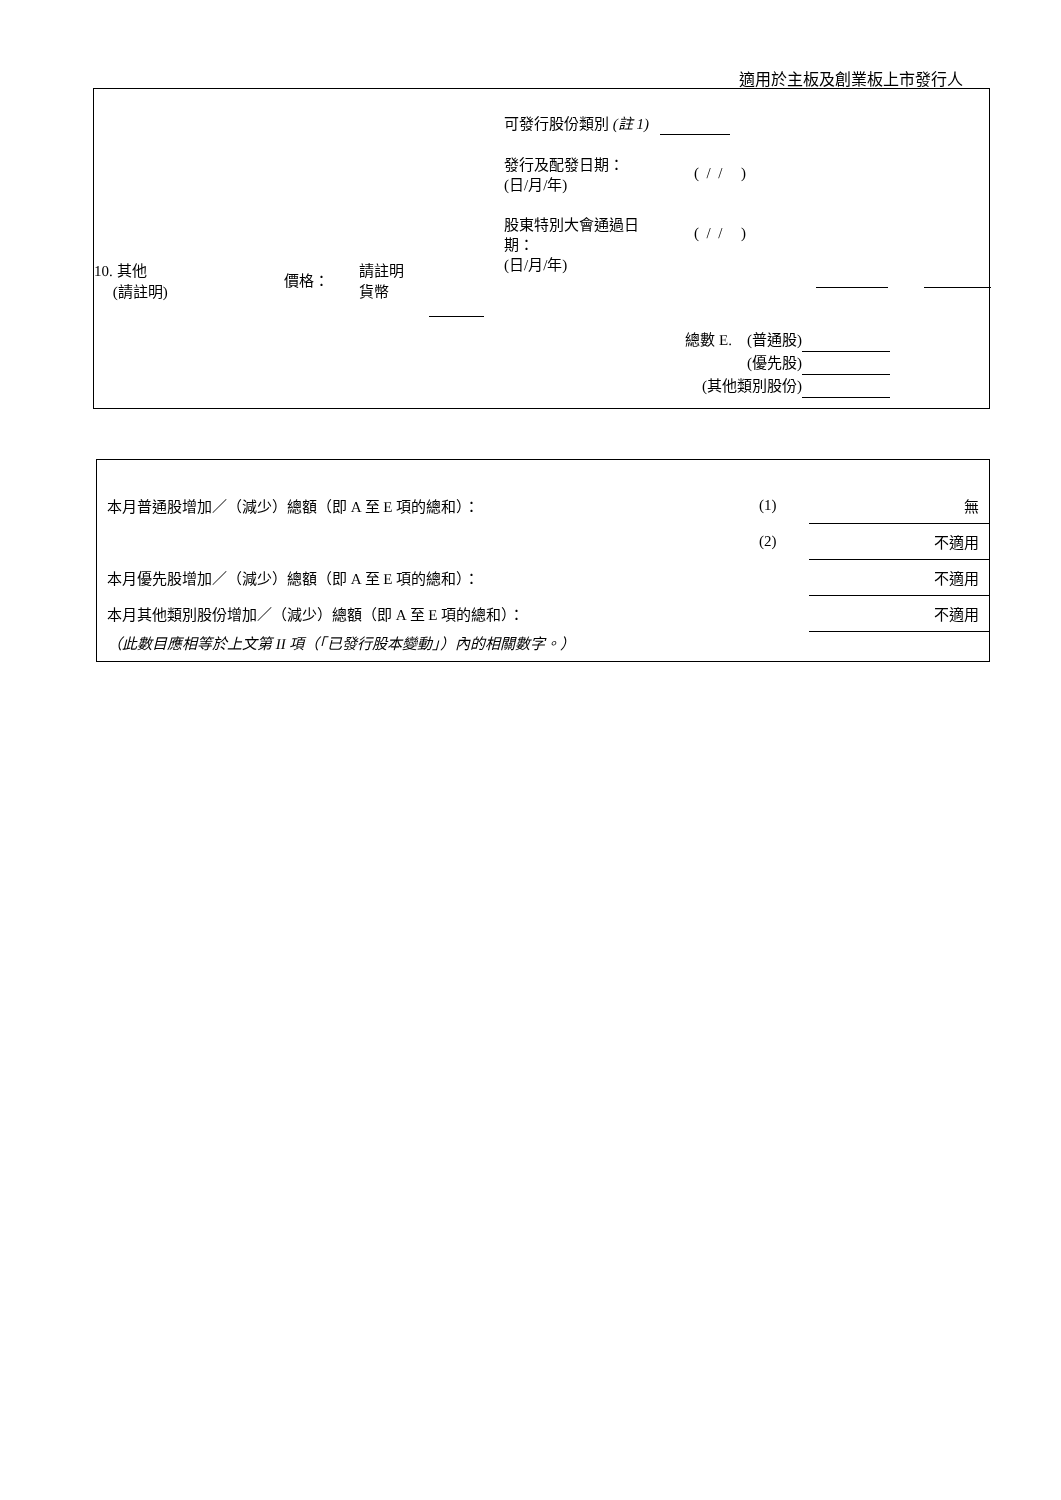適用於主板及創業板上市發行人
| 10. 其他 (請註明) | 價格： | 請註明 貨幣 | |
可發行股份類別 (註 1)
發行及配發日期：
(日/月/年)
( / / )
股東特別大會通過日
期：
(日/月/年)
( / / )
總數 E. (普通股)
(優先股)
(其他類別股份)
| 本月普通股增加／（減少）總額（即 A 至 E 項的總和）： | (1) | 無 |
| | (2) | 不適用 |
| 本月優先股增加／（減少）總額（即 A 至 E 項的總和）： | | 不適用 |
| 本月其他類別股份增加／（減少）總額（即 A 至 E 項的總和）： | | 不適用 |
| （此數目應相等於上文第 II 項（「已發行股本變動」）內的相關數字。） | | |